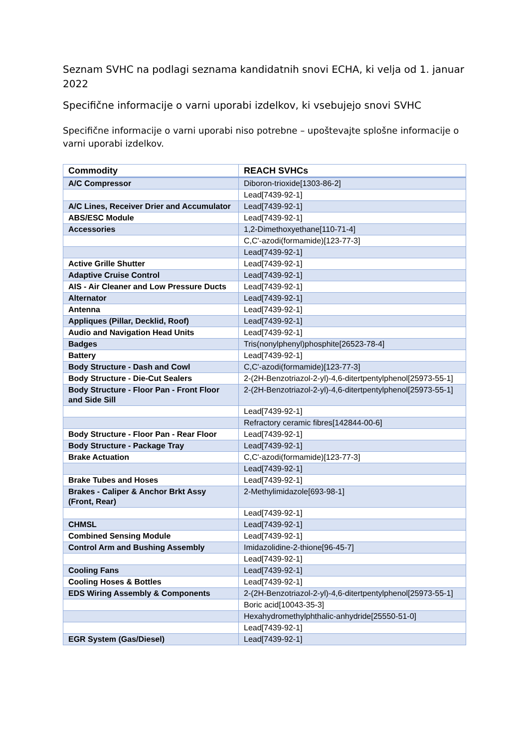Seznam SVHC na podlagi seznama kandidatnih snovi ECHA, ki velja od 1. januar 2022
Specifične informacije o varni uporabi izdelkov, ki vsebujejo snovi SVHC
Specifične informacije o varni uporabi niso potrebne – upoštevajte splošne informacije o varni uporabi izdelkov.
| Commodity | REACH SVHCs |
| --- | --- |
| A/C Compressor | Diboron-trioxide[1303-86-2] |
| | Lead[7439-92-1] |
| A/C Lines, Receiver Drier and Accumulator | Lead[7439-92-1] |
| ABS/ESC Module | Lead[7439-92-1] |
| Accessories | 1,2-Dimethoxyethane[110-71-4] |
| | C,C'-azodi(formamide)[123-77-3] |
| | Lead[7439-92-1] |
| Active Grille Shutter | Lead[7439-92-1] |
| Adaptive Cruise Control | Lead[7439-92-1] |
| AIS - Air Cleaner and Low Pressure Ducts | Lead[7439-92-1] |
| Alternator | Lead[7439-92-1] |
| Antenna | Lead[7439-92-1] |
| Appliques (Pillar, Decklid, Roof) | Lead[7439-92-1] |
| Audio and Navigation Head Units | Lead[7439-92-1] |
| Badges | Tris(nonylphenyl)phosphite[26523-78-4] |
| Battery | Lead[7439-92-1] |
| Body Structure - Dash and Cowl | C,C'-azodi(formamide)[123-77-3] |
| Body Structure - Die-Cut Sealers | 2-(2H-Benzotriazol-2-yl)-4,6-ditertpentylphenol[25973-55-1] |
| Body Structure - Floor Pan - Front Floor and Side Sill | 2-(2H-Benzotriazol-2-yl)-4,6-ditertpentylphenol[25973-55-1] |
| | Lead[7439-92-1] |
| | Refractory ceramic fibres[142844-00-6] |
| Body Structure - Floor Pan - Rear Floor | Lead[7439-92-1] |
| Body Structure - Package Tray | Lead[7439-92-1] |
| Brake Actuation | C,C'-azodi(formamide)[123-77-3] |
| | Lead[7439-92-1] |
| Brake Tubes and Hoses | Lead[7439-92-1] |
| Brakes - Caliper & Anchor Brkt Assy (Front, Rear) | 2-Methylimidazole[693-98-1] |
| | Lead[7439-92-1] |
| CHMSL | Lead[7439-92-1] |
| Combined Sensing Module | Lead[7439-92-1] |
| Control Arm and Bushing Assembly | Imidazolidine-2-thione[96-45-7] |
| | Lead[7439-92-1] |
| Cooling Fans | Lead[7439-92-1] |
| Cooling Hoses & Bottles | Lead[7439-92-1] |
| EDS Wiring Assembly & Components | 2-(2H-Benzotriazol-2-yl)-4,6-ditertpentylphenol[25973-55-1] |
| | Boric acid[10043-35-3] |
| | Hexahydromethylphthalic-anhydride[25550-51-0] |
| | Lead[7439-92-1] |
| EGR System (Gas/Diesel) | Lead[7439-92-1] |